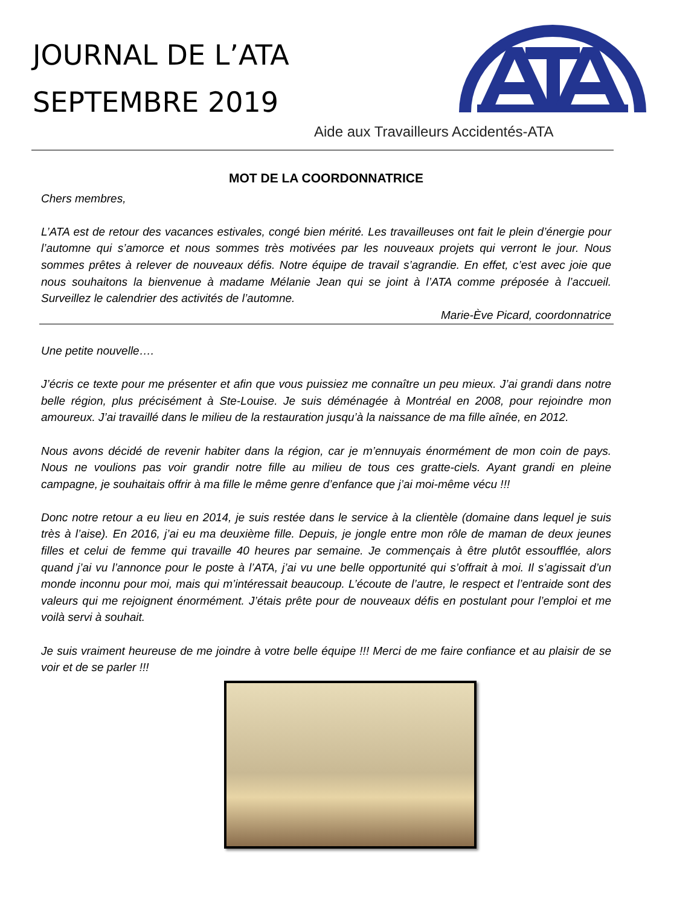JOURNAL DE L’ATA
SEPTEMBRE 2019
Aide aux Travailleurs Accidentés-ATA
MOT DE LA COORDONNATRICE
Chers membres,
L’ATA est de retour des vacances estivales, congé bien mérité. Les travailleuses ont fait le plein d’énergie pour l’automne qui s’amorce et nous sommes très motivées par les nouveaux projets qui verront le jour. Nous sommes prêtes à relever de nouveaux défis. Notre équipe de travail s’agrandie. En effet, c’est avec joie que nous souhaitons la bienvenue à madame Mélanie Jean qui se joint à l’ATA comme préposée à l’accueil. Surveillez le calendrier des activités de l’automne.
Marie-Ève Picard, coordonnatrice
Une petite nouvelle….
J’écris ce texte pour me présenter et afin que vous puissiez me connaître un peu mieux. J’ai grandi dans notre belle région, plus précisément à Ste-Louise. Je suis déménagée à Montréal en 2008, pour rejoindre mon amoureux. J’ai travaillé dans le milieu de la restauration jusqu’à la naissance de ma fille aînée, en 2012.
Nous avons décidé de revenir habiter dans la région, car je m’ennuyais énormément de mon coin de pays. Nous ne voulions pas voir grandir notre fille au milieu de tous ces gratte-ciels. Ayant grandi en pleine campagne, je souhaitais offrir à ma fille le même genre d’enfance que j’ai moi-même vécu !!!
Donc notre retour a eu lieu en 2014, je suis restée dans le service à la clientèle (domaine dans lequel je suis très à l’aise). En 2016, j’ai eu ma deuxième fille. Depuis, je jongle entre mon rôle de maman de deux jeunes filles et celui de femme qui travaille 40 heures par semaine. Je commençais à être plutôt essoufflée, alors quand j’ai vu l’annonce pour le poste à l’ATA, j’ai vu une belle opportunité qui s’offrait à moi. Il s’agissait d’un monde inconnu pour moi, mais qui m’intéressait beaucoup. L’écoute de l’autre, le respect et l’entraide sont des valeurs qui me rejoignent énormément. J’étais prête pour de nouveaux défis en postulant pour l’emploi et me voilà servi à souhait.
Je suis vraiment heureuse de me joindre à votre belle équipe !!! Merci de me faire confiance et au plaisir de se voir et de se parler !!!